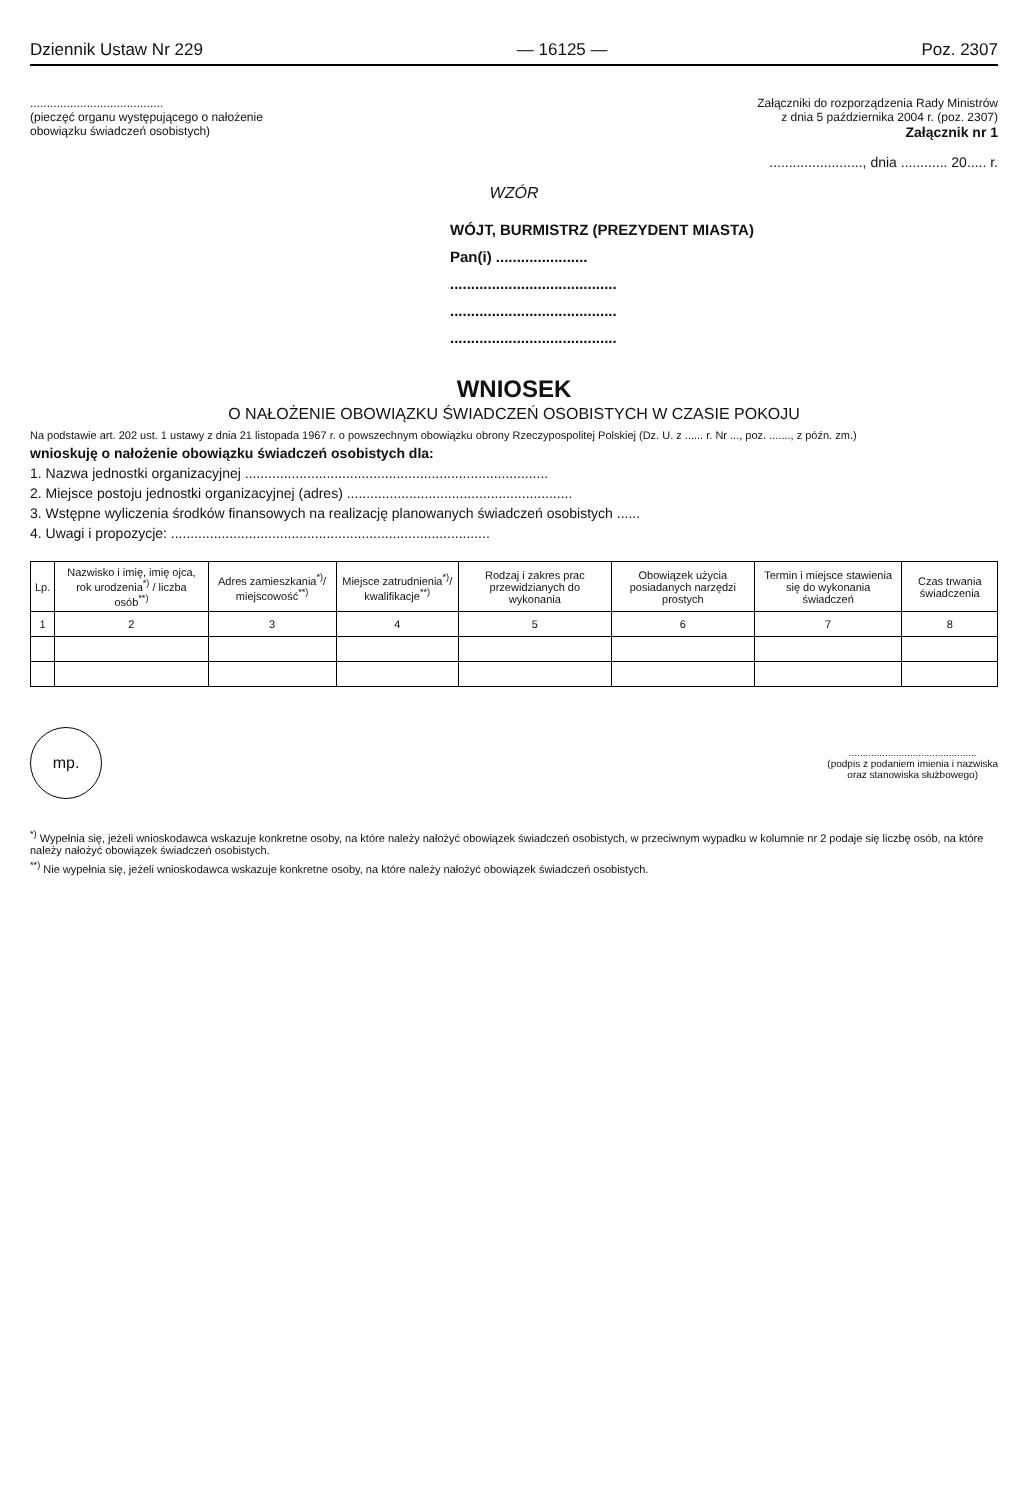Dziennik Ustaw Nr 229 — 16125 — Poz. 2307
........................................
(pieczęć organu występującego o nałożenie
obowiązku świadczeń osobistych)
Załączniki do rozporządzenia Rady Ministrów
z dnia 5 października 2004 r. (poz. 2307)
Załącznik nr 1
........................, dnia ............ 20..... r.
WZÓR
WÓJT, BURMISTRZ (PREZYDENT MIASTA)
Pan(i) ......................
........................................
........................................
........................................
WNIOSEK
O NAŁOŻENIE OBOWIĄZKU ŚWIADCZEŃ OSOBISTYCH W CZASIE POKOJU
Na podstawie art. 202 ust. 1 ustawy z dnia 21 listopada 1967 r. o powszechnym obowiązku obrony Rzeczypospolitej Polskiej (Dz. U. z ...... r. Nr ..., poz. ......., z późn. zm.)
wnioskuję o nałożenie obowiązku świadczeń osobistych dla:
1. Nazwa jednostki organizacyjnej ..............................................................................
2. Miejsce postoju jednostki organizacyjnej (adres) ..........................................................
3. Wstępne wyliczenia środków finansowych na realizację planowanych świadczeń osobistych ......
4. Uwagi i propozycje: ..................................................................................
| Lp. | Nazwisko i imię, imię ojca, rok urodzenia<sup>*)</sup> / liczba osób<sup>**)</sup> | Adres zamieszkania<sup>*)</sup>/ miejscowość<sup>**)</sup> | Miejsce zatrudnienia<sup>*)</sup>/ kwalifikacje<sup>**)</sup> | Rodzaj i zakres prac przewidzianych do wykonania | Obowiązek użycia posiadanych narzędzi prostych | Termin i miejsce stawienia się do wykonania świadczeń | Czas trwania świadczenia |
| --- | --- | --- | --- | --- | --- | --- | --- |
| 1 | 2 | 3 | 4 | 5 | 6 | 7 | 8 |
mp.
..............................................
(podpis z podaniem imienia i nazwiska
oraz stanowiska służbowego)
<sup>*)</sup> Wypełnia się, jeżeli wnioskodawca wskazuje konkretne osoby, na które należy nałożyć obowiązek świadczeń osobistych, w przeciwnym wypadku w kolumnie nr 2 podaje się liczbę osób, na które należy nałożyć obowiązek świadczeń osobistych.
<sup>**)</sup> Nie wypełnia się, jeżeli wnioskodawca wskazuje konkretne osoby, na które należy nałożyć obowiązek świadczeń osobistych.